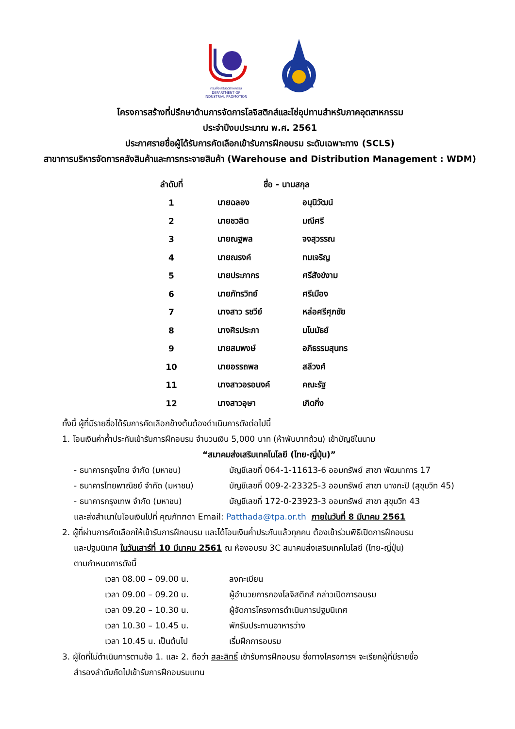กรมส่งเสริมอุตสาหกรรม
DEPARTMENT OF INDUSTRIAL PROMOTION
โครงการสร้างที่ปรึกษาด้านการจัดการโลจิสติกส์และโซ่อุปทานสำหรับภาคอุตสาหกรรม
ประจำปีงบประมาณ พ.ศ. 2561
ประกาศรายชื่อผู้ได้รับการคัดเลือกเข้ารับการฝึกอบรม ระดับเฉพาะทาง (SCLS)
สาขาการบริหารจัดการคลังสินค้าและการกระจายสินค้า (Warehouse and Distribution Management : WDM)
| ลำดับที่ | ชื่อ - นามสกุล | |
| --- | --- | --- |
| 1 | นายฉลอง | อนุนิวัฒน์ |
| 2 | นายชวลิต | มณีศรี |
| 3 | นายณฐพล | จงสุวรรณ |
| 4 | นายณรงค์ | ทมเจริญ |
| 5 | นายประภากร | ศรีสังข์งาม |
| 6 | นายภัทรวิทย์ | ศรีเมือง |
| 7 | นางสาว รชวีย์ | หล่อศรีศุภชัย |
| 8 | นางศิรประภา | มโนมัธย์ |
| 9 | นายสมพงษ์ | อภิธรรมสุนทร |
| 10 | นายอรรถพล | สลีวงศ์ |
| 11 | นางสาวอรอนงค์ | คณะรัฐ |
| 12 | นางสาวอุษา | เกิดกิ่ง |
ทั้งนี้ ผู้ที่มีรายชื่อได้รับการคัดเลือกข้างต้นต้องดำเนินการดังต่อไปนี้
1. โอนเงินค่าค้ำประกันเข้ารับการฝึกอบรม จำนวนเงิน 5,000 บาท (ห้าพันบาทถ้วน) เข้าบัญชีในนาม
“สมาคมส่งเสริมเทคโนโลยี (ไทย-ญี่ปุ่น)”
| - ธนาคารกรุงไทย จำกัด (มหาชน) | บัญชีเลขที่ 064-1-11613-6 ออมทรัพย์ สาขา พัฒนาการ 17 |
| - ธนาคารไทยพาณิชย์ จำกัด (มหาชน) | บัญชีเลขที่ 009-2-23325-3 ออมทรัพย์ สาขา บางกะปิ (สุขุมวิท 45) |
| - ธนาคารกรุงเทพ จำกัด (มหาชน) | บัญชีเลขที่ 172-0-23923-3 ออมทรัพย์ สาขา สุขุมวิท 43 |
และส่งสำเนาใบโอนเงินไปที่ คุณภัทฑดา Email: Patthada@tpa.or.th ภายในวันที่ 8 มีนาคม 2561
2. ผู้ที่ผ่านการคัดเลือกให้เข้ารับการฝึกอบรม และได้โอนเงินค้ำประกันแล้วทุกคน ต้องเข้าร่วมพิธีเปิดการฝึกอบรม
และปฐมนิเทศ ในวันเสาร์ที่ 10 มีนาคม 2561 ณ ห้องอบรม 3C สมาคมส่งเสริมเทคโนโลยี (ไทย-ญี่ปุ่น)
ตามกำหนดการดังนี้
| เวลา 08.00 – 09.00 น. | ลงทะเบียน |
| เวลา 09.00 – 09.20 น. | ผู้อำนวยการกองโลจิสติกส์ กล่าวเปิดการอบรม |
| เวลา 09.20 – 10.30 น. | ผู้จัดการโครงการดำเนินการปฐมนิเทศ |
| เวลา 10.30 – 10.45 น. | พักรับประทานอาหารว่าง |
| เวลา 10.45 น. เป็นต้นไป | เริ่มฝึกการอบรม |
3. ผู้ใดที่ไม่ดำเนินการตามข้อ 1. และ 2. ถือว่า สละสิทธิ์ เข้ารับการฝึกอบรม ซึ่งทางโครงการฯ จะเรียกผู้ที่มีรายชื่อ
สำรองลำดับถัดไปเข้ารับการฝึกอบรมแทน